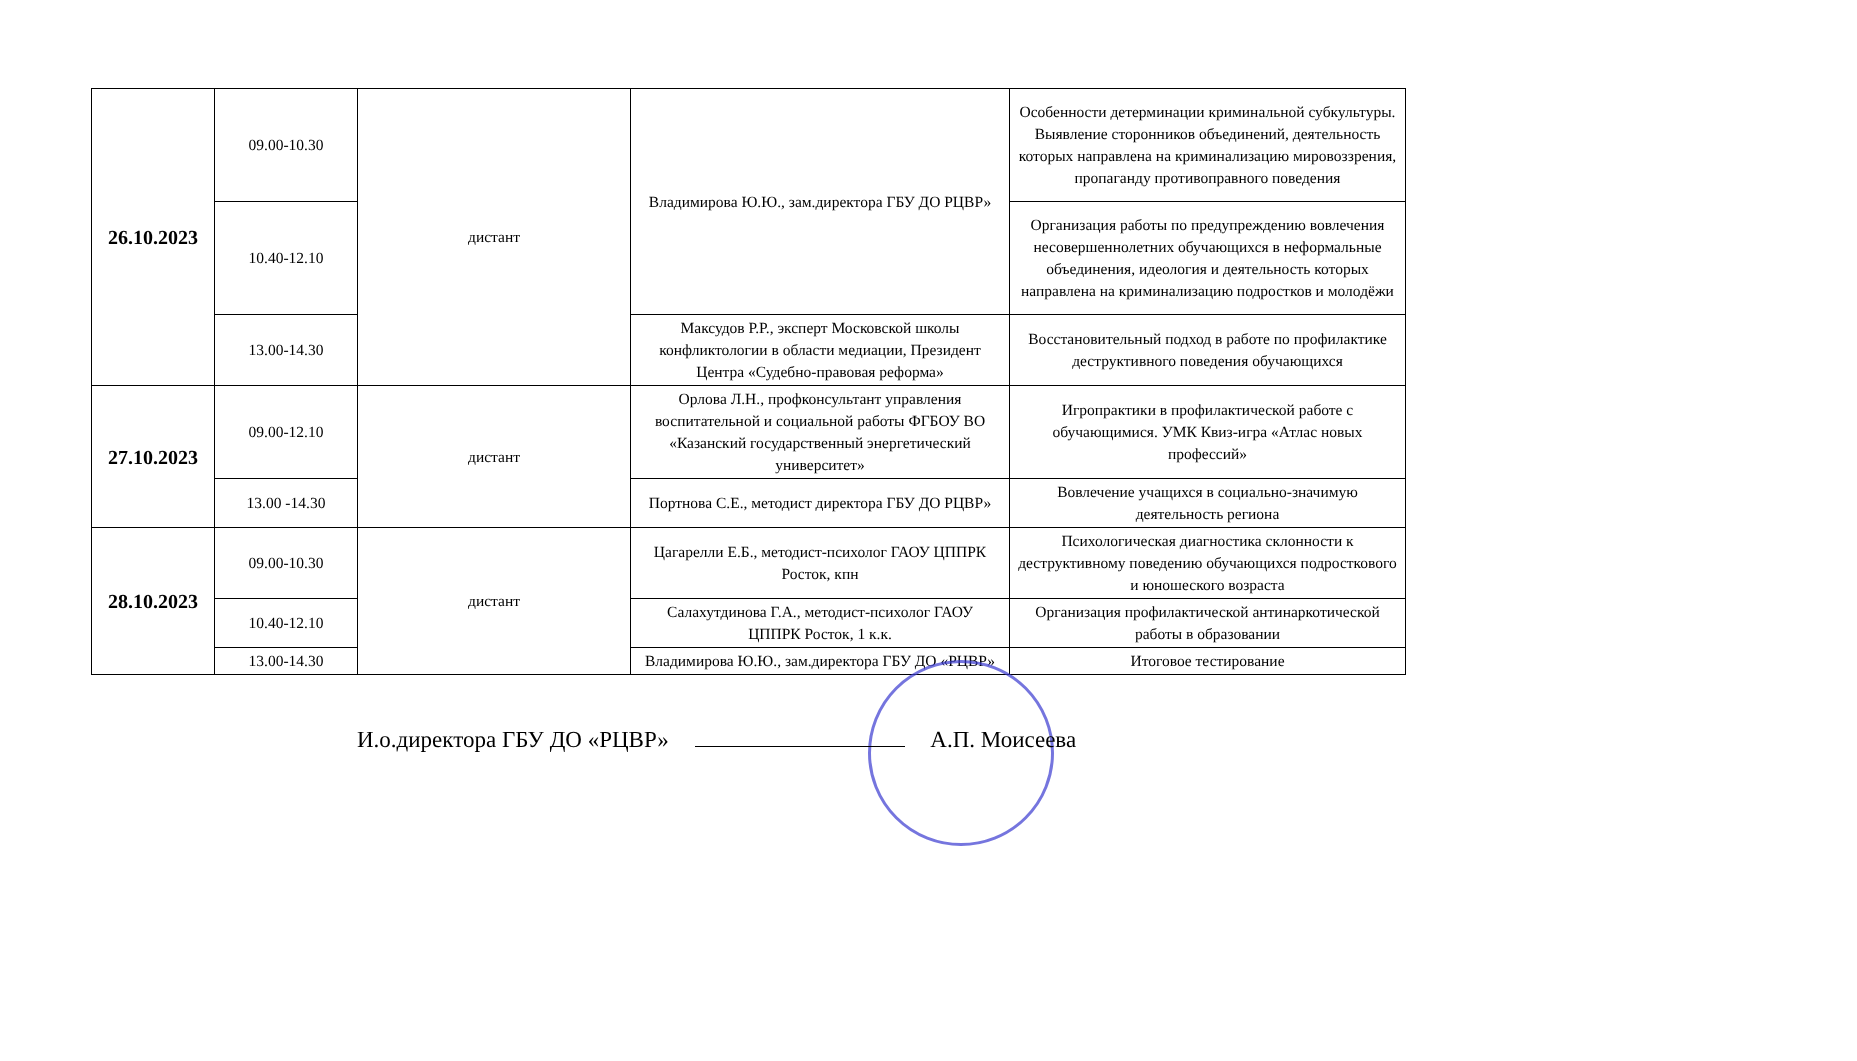| 26.10.2023 | 09.00-10.30 | дистант | Владимирова Ю.Ю., зам.директора ГБУ ДО РЦВР» | Особенности детерминации криминальной субкультуры. Выявление сторонников объединений, деятельность которых направлена на криминализацию мировоззрения, пропаганду противоправного поведения |
| | 10.40-12.10 | | | Организация работы по предупреждению вовлечения несовершеннолетних обучающихся в неформальные объединения, идеология и деятельность которых направлена на криминализацию подростков и молодёжи |
| | 13.00-14.30 | | Максудов Р.Р., эксперт Московской школы конфликтологии в области медиации, Президент Центра «Судебно-правовая реформа» | Восстановительный подход в работе по профилактике деструктивного поведения обучающихся |
| 27.10.2023 | 09.00-12.10 | дистант | Орлова Л.Н., профконсультант управления воспитательной и социальной работы ФГБОУ ВО «Казанский государственный энергетический университет» | Игропрактики в профилактической работе с обучающимися. УМК Квиз-игра «Атлас новых профессий» |
| | 13.00 -14.30 | | Портнова С.Е., методист директора ГБУ ДО РЦВР» | Вовлечение учащихся в социально-значимую деятельность региона |
| 28.10.2023 | 09.00-10.30 | дистант | Цагарелли Е.Б., методист-психолог ГАОУ ЦППРК Росток, кпн | Психологическая диагностика склонности к деструктивному поведению обучающихся подросткового и юношеского возраста |
| | 10.40-12.10 | | Салахутдинова Г.А., методист-психолог ГАОУ ЦППРК Росток, 1 к.к. | Организация профилактической антинаркотической работы в образовании |
| | 13.00-14.30 | | Владимирова Ю.Ю., зам.директора ГБУ ДО «РЦВР» | Итоговое тестирование |
И.о.директора ГБУ ДО «РЦВР» А.П. Моисеева